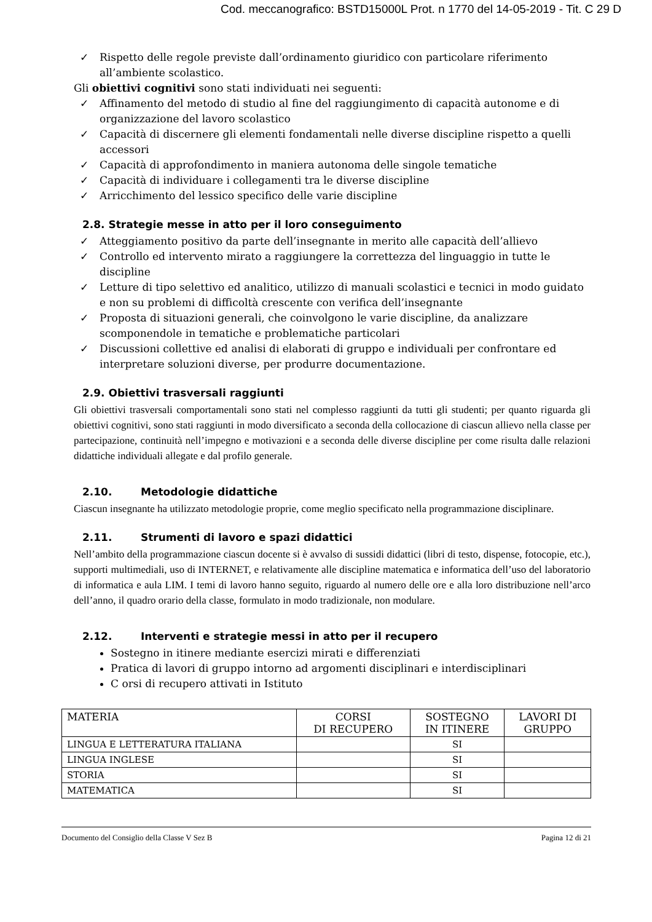Cod. meccanografico: BSTD15000L Prot. n 1770 del 14-05-2019 - Tit. C 29 D
✓ Rispetto delle regole previste dall’ordinamento giuridico con particolare riferimento all’ambiente scolastico.
Gli obiettivi cognitivi sono stati individuati nei seguenti:
✓ Affinamento del metodo di studio al fine del raggiungimento di capacità autonome e di organizzazione del lavoro scolastico
✓ Capacità di discernere gli elementi fondamentali nelle diverse discipline rispetto a quelli accessori
✓ Capacità di approfondimento in maniera autonoma delle singole tematiche
✓ Capacità di individuare i collegamenti tra le diverse discipline
✓ Arricchimento del lessico specifico delle varie discipline
2.8. Strategie messe in atto per il loro conseguimento
✓ Atteggiamento positivo da parte dell’insegnante in merito alle capacità dell’allievo
✓ Controllo ed intervento mirato a raggiungere la correttezza del linguaggio in tutte le discipline
✓ Letture di tipo selettivo ed analitico, utilizzo di manuali scolastici e tecnici in modo guidato e non su problemi di difficoltà crescente con verifica dell’insegnante
✓ Proposta di situazioni generali, che coinvolgono le varie discipline, da analizzare scomponendole in tematiche e problematiche particolari
✓ Discussioni collettive ed analisi di elaborati di gruppo e individuali per confrontare ed interpretare soluzioni diverse, per produrre documentazione.
2.9. Obiettivi trasversali raggiunti
Gli obiettivi trasversali comportamentali sono stati nel complesso raggiunti da tutti gli studenti; per quanto riguarda gli obiettivi cognitivi, sono stati raggiunti in modo diversificato a seconda della collocazione di ciascun allievo nella classe per partecipazione, continuità nell’impegno e motivazioni e a seconda delle diverse discipline per come risulta dalle relazioni didattiche individuali allegate e dal profilo generale.
2.10. Metodologie didattiche
Ciascun insegnante ha utilizzato metodologie proprie, come meglio specificato nella programmazione disciplinare.
2.11. Strumenti di lavoro e spazi didattici
Nell’ambito della programmazione ciascun docente si è avvalso di sussidi didattici (libri di testo, dispense, fotocopie, etc.), supporti multimediali, uso di INTERNET, e relativamente alle discipline matematica e informatica dell’uso del laboratorio di informatica e aula LIM. I temi di lavoro hanno seguito, riguardo al numero delle ore e alla loro distribuzione nell’arco dell’anno, il quadro orario della classe, formulato in modo tradizionale, non modulare.
2.12. Interventi e strategie messi in atto per il recupero
Sostegno in itinere mediante esercizi mirati e differenziati
Pratica di lavori di gruppo intorno ad argomenti disciplinari e interdisciplinari
C orsi di recupero attivati in Istituto
| MATERIA | CORSI DI RECUPERO | SOSTEGNO IN ITINERE | LAVORI DI GRUPPO |
| --- | --- | --- | --- |
| LINGUA E LETTERATURA ITALIANA | | SI | |
| LINGUA INGLESE | | SI | |
| STORIA | | SI | |
| MATEMATICA | | SI | |
Documento del Consiglio della Classe V Sez B Pagina 12 di 21